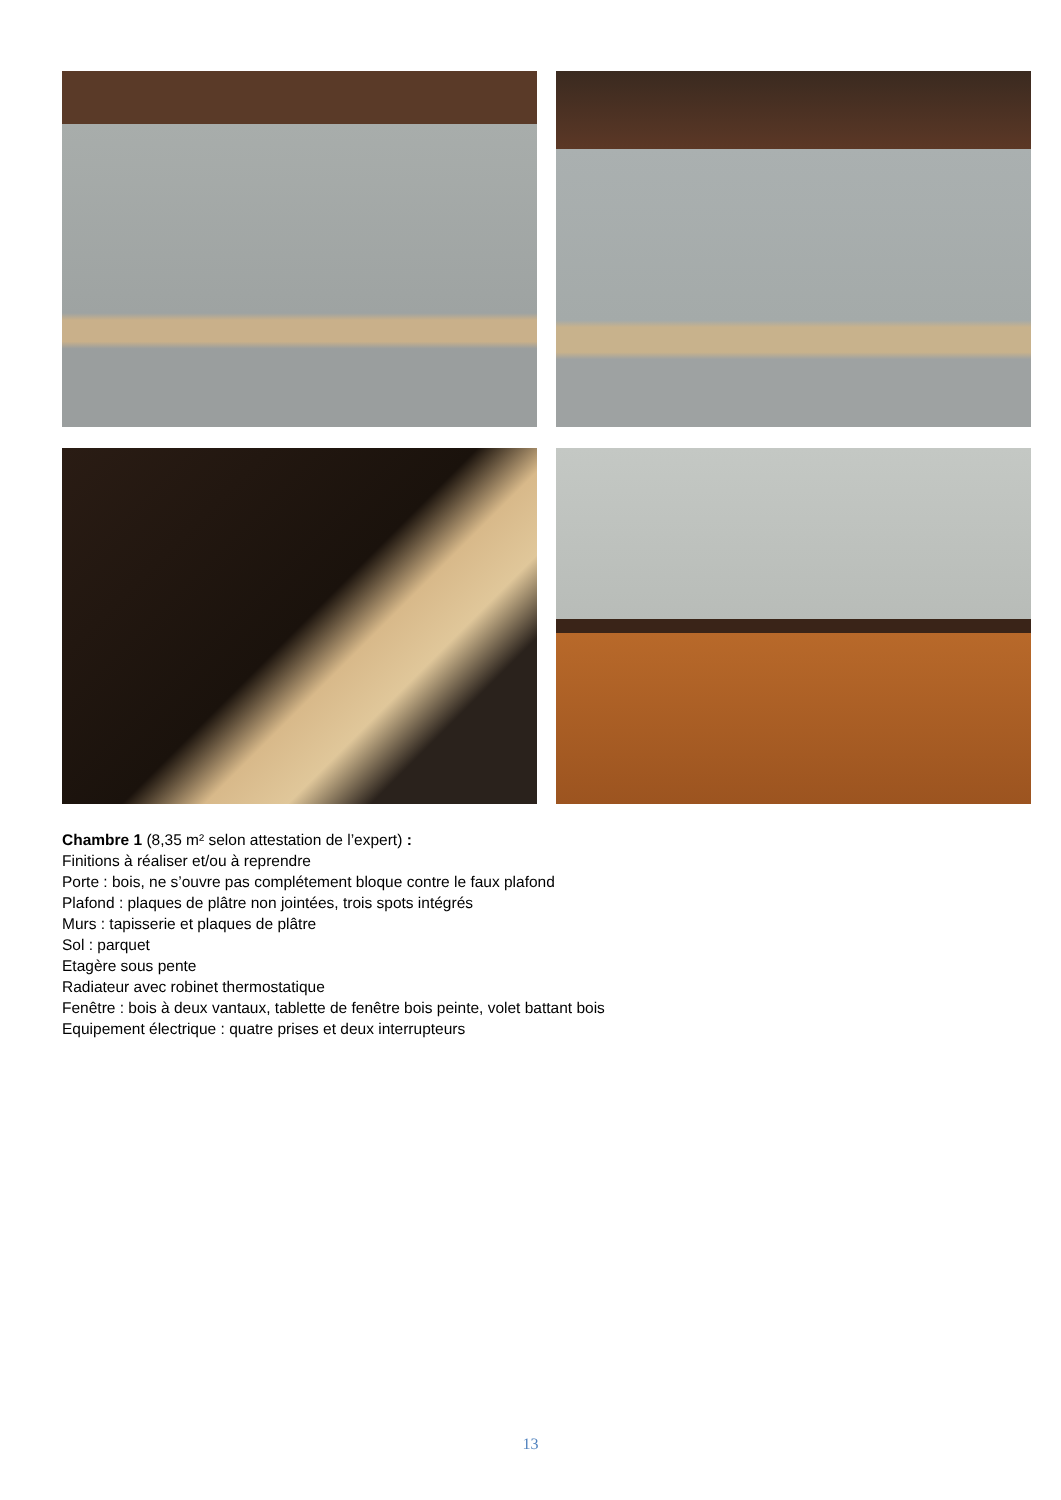Chambre 1 (8,35 m² selon attestation de l’expert) :
Finitions à réaliser et/ou à reprendre
Porte : bois, ne s’ouvre pas complétement bloque contre le faux plafond
Plafond : plaques de plâtre non jointées, trois spots intégrés
Murs : tapisserie et plaques de plâtre
Sol : parquet
Etagère sous pente
Radiateur avec robinet thermostatique
Fenêtre : bois à deux vantaux, tablette de fenêtre bois peinte, volet battant bois
Equipement électrique : quatre prises et deux interrupteurs
13